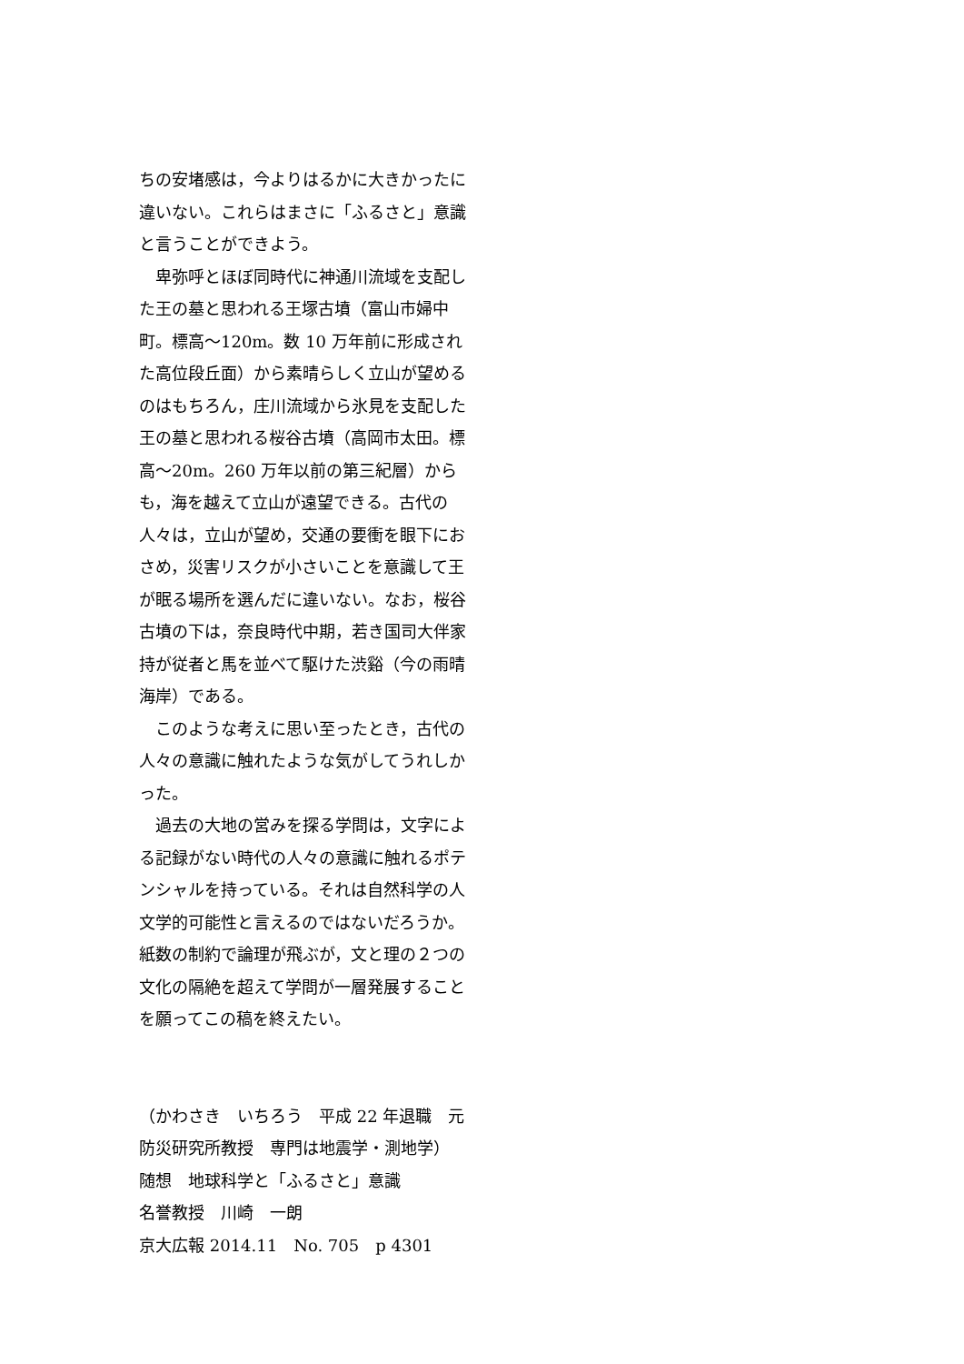ちの安堵感は，今よりはるかに大きかったに違いない。これらはまさに「ふるさと」意識と言うことができよう。
　卑弥呼とほぼ同時代に神通川流域を支配した王の墓と思われる王塚古墳（富山市婦中町。標高～120m。数 10 万年前に形成された高位段丘面）から素晴らしく立山が望めるのはもちろん，庄川流域から氷見を支配した王の墓と思われる桜谷古墳（高岡市太田。標高～20m。260 万年以前の第三紀層）からも，海を越えて立山が遠望できる。古代の人々は，立山が望め，交通の要衝を眼下におさめ，災害リスクが小さいことを意識して王が眠る場所を選んだに違いない。なお，桜谷古墳の下は，奈良時代中期，若き国司大伴家持が従者と馬を並べて駆けた渋谿（今の雨晴海岸）である。
　このような考えに思い至ったとき，古代の人々の意識に触れたような気がしてうれしかった。
　過去の大地の営みを探る学問は，文字による記録がない時代の人々の意識に触れるポテンシャルを持っている。それは自然科学の人文学的可能性と言えるのではないだろうか。紙数の制約で論理が飛ぶが，文と理の２つの文化の隔絶を超えて学問が一層発展することを願ってこの稿を終えたい。
（かわさき　いちろう　平成 22 年退職　元防災研究所教授　専門は地震学・測地学）
随想　地球科学と「ふるさと」意識
名誉教授　川崎　一朗
京大広報 2014.11　No. 705　p 4301